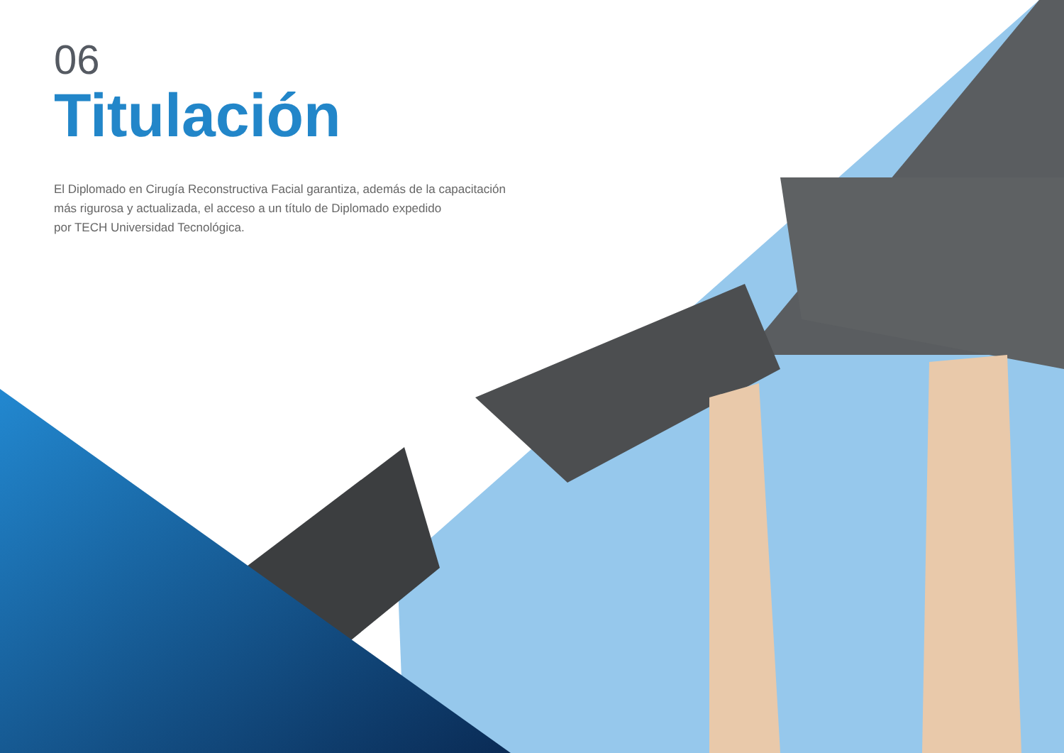06
Titulación
El Diplomado en Cirugía Reconstructiva Facial garantiza, además de la capacitación más rigurosa y actualizada, el acceso a un título de Diplomado expedido
por TECH Universidad Tecnológica.